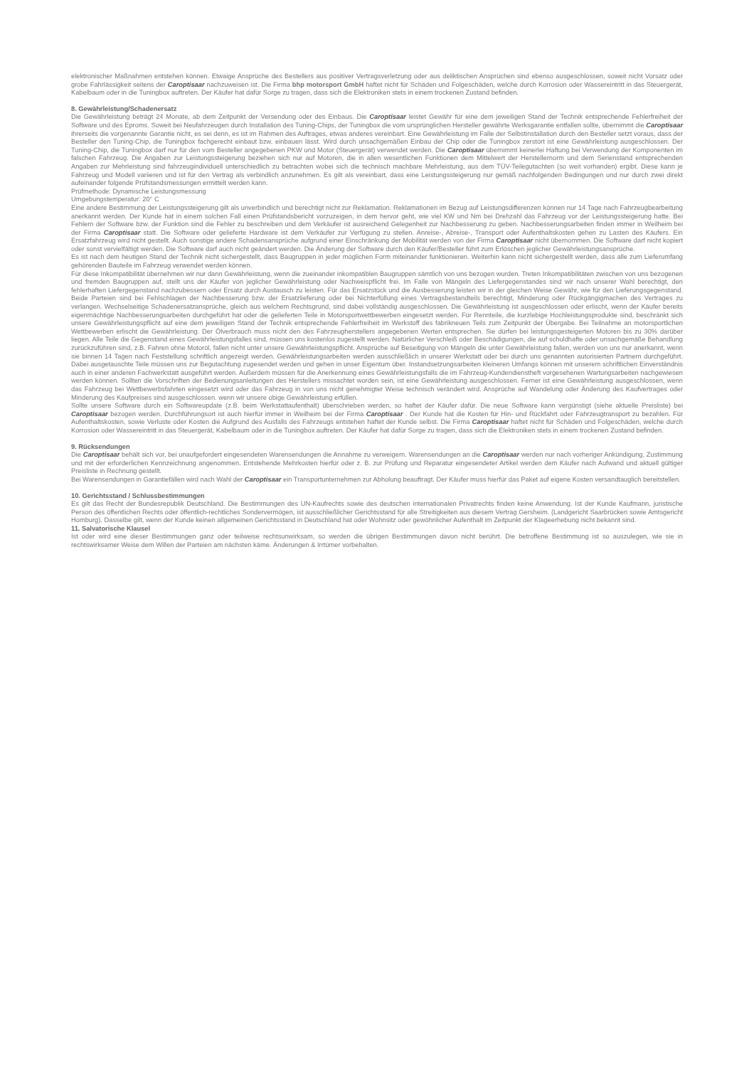elektronischer Maßnahmen entstehen können. Etwaige Ansprüche des Bestellers aus positiver Vertragsverletzung oder aus deliktischen Ansprüchen sind ebenso ausgeschlossen, soweit nicht Vorsatz oder grobe Fahrlässigkeit seitens der Caroptisaar nachzuweisen ist. Die Firma bhp motorsport GmbH haftet nicht für Schäden und Folgeschäden, welche durch Korrosion oder Wassereintritt in das Steuergerät, Kabelbaum oder in die Tuningbox auftreten. Der Käufer hat dafür Sorge zu tragen, dass sich die Elektroniken stets in einem trockenen Zustand befinden.
8. Gewährleistung/Schadenersatz
Die Gewährleistung beträgt 24 Monate, ab dem Zeitpunkt der Versendung oder des Einbaus. Die Caroptisaar leistet Gewähr für eine dem jeweiligen Stand der Technik entsprechende Fehlerfreiheit der Software und des Eproms. Soweit bei Neufahrzeugen durch Installation des Tuning-Chips, der Tuningbox die vom ursprünglichen Hersteller gewährte Werksgarantie entfallen sollte, übernimmt die Caroptisaar ihrerseits die vorgenannte Garantie nicht, es sei denn, es ist im Rahmen des Auftrages, etwas anderes vereinbart. Eine Gewährleistung im Falle der Selbstinstallation durch den Besteller setzt voraus, dass der Besteller den Tuning-Chip, die Tuningbox fachgerecht einbaut bzw. einbauen lässt. Wird durch unsachgemäßen Einbau der Chip oder die Tuningbox zerstört ist eine Gewährleistung ausgeschlossen. Der Tuning-Chip, die Tuningbox darf nur für den vom Besteller angegebenen PKW und Motor (Steuergerät) verwendet werden. Die Caroptisaar übernimmt keinerlei Haftung bei Verwendung der Komponenten im falschen Fahrzeug. Die Angaben zur Leistungssteigerung beziehen sich nur auf Motoren, die in allen wesentlichen Funktionen dem Mittelwert der Herstellernorm und dem Serienstand entsprechenden Angaben zur Mehrleistung sind fahrzeugindividuell unterschiedlich zu betrachten wobei sich die technisch machbare Mehrleistung, aus dem TÜV-Teilegutachten (so weit vorhanden) ergibt. Diese kann je Fahrzeug und Modell variieren und ist für den Vertrag als verbindlich anzunehmen. Es gilt als vereinbart, dass eine Leistungssteigerung nur gemäß nachfolgenden Bedingungen und nur durch zwei direkt aufeinander folgende Prüfstandsmessungen ermittelt werden kann.
Prüfmethode: Dynamische Leistungsmessung
Umgebungstemperatur: 20° C
Eine andere Bestimmung der Leistungssteigerung gilt als unverbindlich und berechtigt nicht zur Reklamation. Reklamationen im Bezug auf Leistungsdifferenzen können nur 14 Tage nach Fahrzeugbearbeitung anerkannt werden. Der Kunde hat in einem solchen Fall einen Prüfstandsbericht vorzuzeigen, in dem hervor geht, wie viel KW und Nm bei Drehzahl das Fahrzeug vor der Leistungssteigerung hatte. Bei Fehlern der Software bzw. der Funktion sind die Fehler zu beschreiben und dem Verkäufer ist ausreichend Gelegenheit zur Nachbesserung zu geben. Nachbesserungsarbeiten finden immer in Weilheim bei der Firma Caroptisaar statt. Die Software oder gelieferte Hardware ist dem Verkäufer zur Verfügung zu stellen. Anreise-, Abreise-, Transport oder Aufenthaltskosten gehen zu Lasten des Käufers. Ein Ersatzfahrzeug wird nicht gestellt. Auch sonstige andere Schadensansprüche aufgrund einer Einschränkung der Mobilität werden von der Firma Caroptisaar nicht übernommen. Die Software darf nicht kopiert oder sonst vervielfältigt werden. Die Software darf auch nicht geändert werden. Die Änderung der Software durch den Käufer/Besteller führt zum Erlöschen jeglicher Gewährleistungsansprüche.
Es ist nach dem heutigen Stand der Technik nicht sichergestellt, dass Baugruppen in jeder möglichen Form miteinander funktionieren. Weiterhin kann nicht sichergestellt werden, dass alle zum Lieferumfang gehörenden Bauteile im Fahrzeug verwendet werden können.
Für diese Inkompatibilität übernehmen wir nur dann Gewährleistung, wenn die zueinander inkompatiblen Baugruppen sämtlich von uns bezogen wurden. Treten Inkompatibilitäten zwischen von uns bezogenen und fremden Baugruppen auf, stellt uns der Käufer von jeglicher Gewährleistung oder Nachweispflicht frei. Im Falle von Mängeln des Liefergegenstandes sind wir nach unserer Wahl berechtigt, den fehlerhaften Liefergegenstand nachzubessern oder Ersatz durch Austausch zu leisten. Für das Ersatzstück und die Ausbesserung leisten wir in der gleichen Weise Gewähr, wie für den Lieferungsgegenstand. Beide Parteien sind bei Fehlschlagen der Nachbesserung bzw. der Ersatzlieferung oder bei Nichterfüllung eines Vertragsbestandteils berechtigt, Minderung oder Rückgängigmachen des Vertrages zu verlangen. Wechselseitige Schadenersatzansprüche, gleich aus welchem Rechtsgrund, sind dabei vollständig ausgeschlossen. Die Gewährleistung ist ausgeschlossen oder erlischt, wenn der Käufer bereits eigenmächtige Nachbesserungsarbeiten durchgeführt hat oder die gelieferten Teile in Motorsportwettbewerben eingesetzt werden. Für Rennteile, die kurzlebige Hochleistungsprodukte sind, beschränkt sich unsere Gewährleistungspflicht auf eine dem jeweiligen Stand der Technik entsprechende Fehlerfreiheit im Werkstoff des fabrikneuen Teils zum Zeitpunkt der Übergabe. Bei Teilnahme an motorsportlichen Wettbewerben erlischt die Gewährleistung. Der Ölverbrauch muss nicht den des Fahrzeugherstellers angegebenen Werten entsprechen. Sie dürfen bei leistungsgesteigerten Motoren bis zu 30% darüber liegen. Alle Teile die Gegenstand eines Gewährleistungsfalles sind, müssen uns kostenlos zugestellt werden. Natürlicher Verschleiß oder Beschädigungen, die auf schuldhafte oder unsachgemäße Behandlung zurückzuführen sind, z.B. Fahren ohne Motoröl, fallen nicht unter unsere Gewährleistungspflicht. Ansprüche auf Beseitigung von Mängeln die unter Gewährleistung fallen, werden von uns nur anerkannt, wenn sie binnen 14 Tagen nach Feststellung schriftlich angezeigt werden. Gewährleistungsarbeiten werden ausschließlich in unserer Werkstatt oder bei durch uns genannten autorisierten Partnern durchgeführt. Dabei ausgetauschte Teile müssen uns zur Begutachtung zugesendet werden und gehen in unser Eigentum über. Instandsetzungsarbeiten kleineren Umfangs können mit unserem schriftlichen Einverständnis auch in einer anderen Fachwerkstatt ausgeführt werden. Außerdem müssen für die Anerkennung eines Gewährleistungsfalls die im Fahrzeug-Kundendienstheft vorgesehenen Wartungsarbeiten nachgewiesen werden können. Sollten die Vorschriften der Bedienungsanleitungen des Herstellers missachtet worden sein, ist eine Gewährleistung ausgeschlossen. Ferner ist eine Gewährleistung ausgeschlossen, wenn das Fahrzeug bei Wettbewerbsfahrten eingesetzt wird oder das Fahrzeug in von uns nicht genehmigter Weise technisch verändert wird. Ansprüche auf Wandelung oder Änderung des Kaufvertrages oder Minderung des Kaufpreises sind ausgeschlossen. wenn wir unsere obige Gewährleistung erfüllen.
Sollte unsere Software durch ein Softwareupdate (z.B. beim Werkstattaufenthalt) überschrieben werden, so haftet der Käufer dafür. Die neue Software kann vergünstigt (siehe aktuelle Preisliste) bei Caroptisaar bezogen werden. Durchführungsort ist auch hierfür immer in Weilheim bei der Firma Caroptisaar . Der Kunde hat die Kosten für Hin- und Rückfahrt oder Fahrzeugtransport zu bezahlen. Für Aufenthaltskosten, sowie Verluste oder Kosten die Aufgrund des Ausfalls des Fahrzeugs entstehen haftet der Kunde selbst. Die Firma Caroptisaar haftet nicht für Schäden und Folgeschäden, welche durch Korrosion oder Wassereintritt in das Steuergerät, Kabelbaum oder in die Tuningbox auftreten. Der Käufer hat dafür Sorge zu tragen, dass sich die Elektroniken stets in einem trockenen Zustand befinden.
9. Rücksendungen
Die Caroptisaar behält sich vor, bei unaufgefordert eingesendeten Warensendungen die Annahme zu verweigern. Warensendungen an die Caroptisaar werden nur nach vorheriger Ankündigung, Zustimmung und mit der erforderlichen Kennzeichnung angenommen. Entstehende Mehrkosten hierfür oder z. B. zur Prüfung und Reparatur eingesendeter Artikel werden dem Käufer nach Aufwand und aktuell gültiger Preisliste in Rechnung gestellt.
Bei Warensendungen in Garantiefällen wird nach Wahl der Caroptisaar ein Transportunternehmen zur Abholung beauftragt. Der Käufer muss hierfür das Paket auf eigene Kosten versandtauglich bereitstellen.
10. Gerichtsstand / Schlussbestimmungen
Es gilt das Recht der Bundesrepublik Deutschland. Die Bestimmungen des UN-Kaufrechts sowie des deutschen internationalen Privatrechts finden keine Anwendung. Ist der Kunde Kaufmann, juristische Person des öffentlichen Rechts oder öffentlich-rechtliches Sondervermögen, ist ausschließlicher Gerichtsstand für alle Streitigkeiten aus diesem Vertrag Gersheim. (Landgericht Saarbrücken sowie Amtsgericht Homburg). Dasselbe gilt, wenn der Kunde keinen allgemeinen Gerichtsstand in Deutschland hat oder Wohnsitz oder gewöhnlicher Aufenthalt im Zeitpunkt der Klageerhebung nicht bekannt sind.
11. Salvatorische Klausel
Ist oder wird eine dieser Bestimmungen ganz oder teilweise rechtsunwirksam, so werden die übrigen Bestimmungen davon nicht berührt. Die betroffene Bestimmung ist so auszulegen, wie sie in rechtswirksamer Weise dem Willen der Parteien am nächsten käme. Änderungen & Irrtümer vorbehalten.